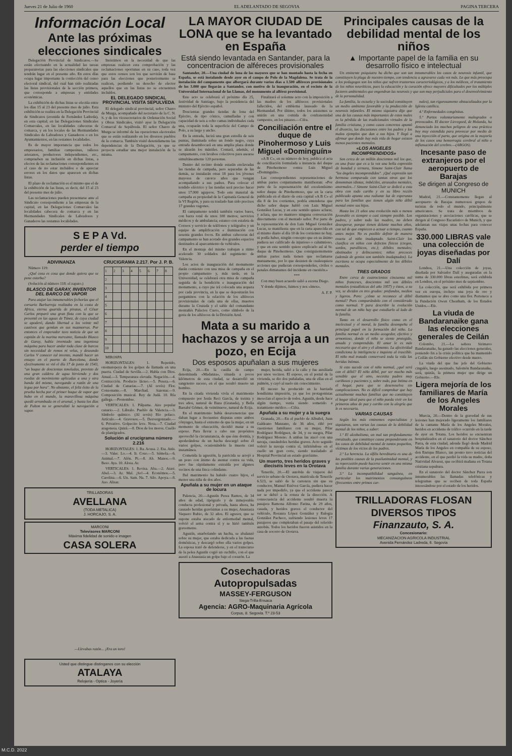Jueves 21 de Julio de 1960 EL ADELANTADO DE SEGOVIA PAGINA TERCERA
Información Local
Ante las próximas elecciones sindicales
Delegación Provincial de Sindicatos.—Se están efectuando en la actualidad las tareas preparatorias para las elecciones sindicales que tendrán lugar en el presente año. En estos días ocupa lugar importante la confección del censo electoral sindical, del cual han sido realizadas las listas provisionales de la sección primera, que corresponde a empresas y entidades económicas.
La exhibición de dichas listas se efectúa entre los días 15 al 23 del presente mes de julio. Esta exhibición se realiza en la Delegación Provincial de Sindicatos (avenida de Fernández Ladreda), en esta capital; en las Delegaciones Sindicales Comarcales, en las localidades cabeceras de comarca, y en los locales de las Hermandades Sindicales de Labradores y Ganaderos o en los Ayuntamientos, en las restantes localidades.
Es de mayor importancia que todos los empresarios, familias campesinas, talleres artesanos, productores independientes, etc., comprueben su inclusión en dichas listas, a efectos de las reclamaciones correspondientes en el caso de no estar incluídos o de apreciar errores en los datos que aparecen en dichas listas.
El plazo de reclamación es el mismo que el de la exhibición de las listas, es decir, del 15 al 23 del presente mes de julio.
Las reclamaciones pueden presentarse ante el Sindicato correspondiente a las empresas de la capital, en las Delegaciones Comarcales las localidades cabecera de comarca y en las Hermandades Sindicales de Labradores y Ganaderos las restantes localidades.
Insistimos en la necesidad de que las empresas realicen esta comprobación y las reclamaciones oportunas en su caso, toda vez que estos censos son los que servirán de base para las elecciones que posteriormente se realicen, perdiendo su derecho de elector aquellos que en las listas no se encuentren incluídos.
EL DELEGADO SINDICAL PROVINCIAL VISITA SEPULVEDA
El delegado sindical provincial, señor Charro de Murga, acompañado del secretario de la C. N. S. y de los vicesecretarios de Ordenación Social y Obras Sindicales, visitó ayer la Delegación Comarcal de Sepúlveda. El señor Charro de Murga se informó de las operaciones electorales que se están realizando en los diversos pueblos de la comarca. También visitó detenidamente las dependencias de la Delegación, ya que se proyecta estudiar una mejor instalación de la misma.
S E P A Vd.
perder el tiempo
ADIVINANZA
Número 119:
¿Qué cosa es cosa que donde quiera que se pone estorba?
(Solución al número 118: el zapato.)
BLASCO DE GARAY, INVENTOR DEL BARCO DE VAPOR
Para atajar las innumerables fechorías que el corsario Barbarroja realizaba en la costa de Africa, eterna guarida de piratas, el César Carlos preparó una gran flota con la que se presentó en las aguas de Túnez, de cuya ciudad se apoderó, dando libertad a los veinte mil cautivos que gemían en sus mazmorras. Por entonces el emperador tuvo noticia de que un capitán de la marina mercante, llamado Blasco de Garay, había inventado una ingeniosa máquina para hacer andar toda clase de barcos sin necesidad de remos ni velas, y deseando Carlos V conocer tal invento, mandó hacer un ensayo en el puerto de Barcelona, donde efectivamente se vió el día 17 de junio de 1543, "un buque de doscientas toneladas, provisto de una gran caldera de agua hirviendo y dos ruedas de movimiento aplicadas a una y otra banda del mismo, navegando a razón de una legua por hora". No obstante, el feliz éxito de la prueba hecha por el primer buque de vapor que hubo en el mundo, la maravillosa máquina quedó arrumbada en el arsenal, y hasta los días de Fulton no se generalizó la navegación a vapor.
CRUCIGRAMA 2.217. Por J. P. B.
| 1 | 2 | 3 | 4 | 5 | 6 | 7 | 8 |
| 2 | | | | | | | |
| 3 | | | | | | | |
| 4 | | | | | | | |
| 5 | | | | | | | |
| 6 | | | | | | | |
| 7 | | | | | | | |
| 8 | | | | | | | |
| 9 | | | | | | | |
| 10 | | | | | | | |
MIROSPA
HORIZONTALES: 1. Repetido, onomatopeya de los golpes de llamada en una puerta. Ciudad de Sevilla.—2. Habla con Dios. Anual.—3. Temperatura elevada. Negación.—4. Contracción. Producto lácteo.—5. Peseta.—6. Ciudad de Canarias.—7. (Al revés) Flor. Consonante.—8. Marchad. Sazonar.—9. Composición musical. Rey de Judá. 10. Ría gallega.—Pronombre.
VERTICALES: 1. Pálpame. Aire popular canario.—2. Lábralo. Pueblo de Valencia.—3. Símbolo químico. (Al revés) Río polaco. Artículo.—4. Gravosos.—5. Desvergonzado.—6. Privativo. Golpecito leve. Nota.—7. Ciudad aragonesa. Quizá.—8. Dios de los moros. Cuello de plantígrados.
Solución al crucigrama número 2.216
HORIZONTALES: 1. Ra. Acusa. 2. Eta. Anís.—3. Valer. Lo.—4. Ir. Coso.—5. Sémola.—6. Animal.—7. Alón. Pi.—8. Ab. Manos.—9. Beso. Aya. 10. Alosa. Ar.
VERTICALES: 1. Revisa. Aba.—2. Atarė. Abel.—3. Ar. Mal. ¡So!—4. Económos.—5. Carolina.—6. Un. Sam. Na. 7. Silo. Apoya.—8. Aso. Alisar.
TRILLADORAS
AVELLANA
(TODA METALICA)
J. HORCAJO, S. A.
MARCONI
Televisores MARCONI
Máxima fidelidad de sonido e imagen
CASA SOLERA
—Llevabas razón... ¡Era un toro!
Usted que distingue distínganos con su elección
ATALAYA
Relojería - Optica - Joyería
LA MAYOR CIUDAD DE LONA que se ha levantado en España
Está siendo levantada en Santander, para la concentracion de alféreces provisionales
Santander, 20.—Una ciudad de lona de las mayores que se han montado hasta la fecha en España, se está instalando desde ayer en el campo de Polo de la Magdalena. Se trata de la instalación del campamento que albergará durante varios días a 1.500 alféreces provisionales de los 3.000 que llegarán a Santander, con motivo de la inauguración, en el recinto de la Universidad Internacional de las Llamas, del monumento al alférez provisional.
Este acto se celebrará el próximo día 25, festividad de Santiago, bajo la presidencia del ministro del Ejército español.
Doscientas grandes tiendas de lona del Ejército, de tipo cónico, camufladas y con capacidad de seis a ocho camas individuales cada una, ocuparán toda la superficie del Campo de Polo, a su largo y ancho.
En la entrada, lucirá una gran estrella de seis puntas, iluminada sobre un fondo negro, cuya entrada desembocará en una amplia plaza donde se alzarán los mástiles. Contará, además, el campamento, con lavabos colectivos para asearse simultáneamente 120 personas.
Dentro del recinto donde estarán enclavadas las tiendas de campaña, pero separadas de las demás, se instalarán otras 18 para los jóvenes mayores de catorce años que vengan acompañando a sus padres. Para colocar el tendido eléctrico y las tiendas será preciso hacer unos 17.000 agujeros. Todo este material de campaña es propiedad de la Capitanía General de la VI Región, y para su traslado han sido precisos 17 grandes vagones.
El campamento tendrá también varios bares, con barra total de unos 100 metros; servicios médicos y de ambulancia; estanco con estafeta de Correos y servicio de teléfonos y telégrafos y un equipo de amplificación e iluminación con sesenta grandes focos. En ambas cabeceras del campamento se han acotado dos grandes espacios destinados al aparcamiento de vehículos.
En el montaje del mismo trabajan a ritmo acelerado 30 soldados del regimiento de Valencia.
Los actos de inauguración del monumento darán comienzo con una misa de campaña en el propio campamento y, más tarde, en la Universidad, se celebrará otra misa de campaña seguida de la bendición e inauguración del monumento, a cuyo pie irá colocada una arqueta por cada provincia, en la que se depositarán los pergaminos con la relación de los alféreces provisionales de cada una de ellas, muertos durante la Cruzada y el sable del comandante montañés Palacios Cueto, como símbolo de la gesta de los alféreces de la División Azul.
Finalizará el solemne acto con la imposición a las madres de los alféreces provisionales fallecidos, del emblema laureado de la Hermandad. Por último, todos los asistentes se unirán en una comida de confraternidad campestre, en los pinares.—Cifra.
Conciliación entre el duque de Pinohermoso y Luis Miguel «Dominguín»
«A B C», en su número de hoy, publica el acta de conciliación formulada a instancia del duque de Pinohermoso contra Luis Miguel «Dominguín».
Las correspondientes representaciones de ambas partes conjuntamente manifiestan: «Por parte de la representación del excelentísimo señor duque de Pinohermoso, que en la carta publicada en el diario de esta capital «A B C» el día 8 de los corrientes, podría entenderse que dicho señor duque habló con Luis Miguel González Lucas, y en este sentido quiere aclarar, y aclara, que no mantuvo ninguna conversación directamente con el mentado señor. Por parte de la representación de don Luis Miguel González Lucas, se manifiesta: que en la carta aparecida en el mismo diario el día 10 de los corrientes no hay, ni podía haber, ningún concepto que en su ánimo pudiera ser calificado de injurioso o calumnioso, y que en este sentido quiere explicarlo así al Sr. duque de Pinohermoso. Que consiguientemente ambas partes nada tienen que reclamarse mutuamente, por lo que desisten de cualesquiera acciones que pudieran corresponderles, civiles o penales dimanantes del incidente en cuestión.»
***
Con muy buen acuerdo salió a escena Diego.
Y donde dijimos, fuimos y nos «ímos».
A. F. P.
Mata a su marido a hachazos y se arroja a un pozo, en Ecija
Dos esposos apuñalan a sus mujeres
Ecija, 20.—En la casilla de campo denominada «Madanza», situada a pocos kilómetros de esta ciudad, se desarrolló un sangriento suceso, en el que resultó muerto un hombre.
En la citada vivienda vivía el matrimonio compuesto por Jesús Reci García, de treinta y tres años, natural de Baza (Granada), y Bella Barsabé Gómez, de veintinueve, natural de Ecija.
En el matrimonio había desavenencias que daban lugar a frecuentes disputas entre ambos cónyuges, hasta el extremo de que la mujer, en un momento de ofuscación, decidió matar a su esposo. Para llevar a cabo sus propósitos aprovechó la circunstancia, de que éste dormía, y apoderándose de un hacha descargó sobre él varios golpes, ocasionándole la muerte casi instantánea.
Cometida la agresión, la parricida se arrojó a un pozo con ánimo de atentar contra su vida, pero fue rápidamente extraída por algunos vecinos de una finca colindante.
Del matrimonio ha habido cuatro hijos, el menor una niña de dos años.
Apuñala a su mujer en un ataque de locura
Palencia, 20.—Agustín Perea Ramos, de 34 años de edad, tipógrafo y de inmejorable conducta profesional y privada, hasta ahora, ha causado heridas gravísimas a su mujer, Anastasia Vaquero Rubio, de 32 años. El agresor, que se supone estaba atacado de enfermedad mental, volvió el arma contra sí y se hirió también gravemente.
Agustín, enarbolando un hacha, se abalanzó sobre su mujer, que estaba dedicada a las faenas domésticas, y descargó sobre ella varios golpes. La esposa trató de defenderse, y en el transcurso de la pelea Agustín cogió un cuchillo, con el que asestó a Anastasia un golpe bajo el corazón. La
mujer, herida, salió a la calle y fue auxiliada por unos vecinos. El esposo, en el portal de la vivienda, se dio dos puñaladas, una de ellas en el pulmón, y cayó al suelo sin conocimiento.
El suceso ha producido en la barriada hondísima impresión, ya que los protagonistas merecían el aprecio de todos. Agustín, desde hace algún tiempo, venía siendo sometido a tratamiento médico.—Cifra.
Apuñala a su mujer y a la suegra
Granada, 20.—En el pueblo de Albuñol, Juan Galdeano Manzano, de 36 años, riñó por cuestiones familiares con su mujer, Pilar Rodríguez Rodríguez, de 34, y su suegra, Pilar Rodríguez Moreno. A ambas las atacó con una navaja, causándoles heridas graves. Acto seguido volvió la navaja contra sí, infiriéndose en el cuello un gran corte, siendo trasladado al Hospital Provincial en estado gravísimo.
Un muerto, tres heridos graves y dieciséis leves en la Orotava
Tenerife, 20.—El autobús de viajeros del servicio urbano de Orotava, matrícula de Tenerife 6.523, se salió de la carretera sin que su conductor, Manuel Estévez García, pudiera hacer nada por impedirlo, ya que el accidente parece ser se debió a la rotura de la dirección. A consecuencia del accidente resultó muerta la pasajera Ramona Alfonso Farina, de 29 años, casada, y heridos graves el conductor del vehículo, Rosaura López González y Eulogia González Pacheco, sufriendo lesiones leves 17 pasajeros que completaban el pasaje del referido autobús. Todos los heridos fueron asistidos en la casa de socorro de Orotava.
Cosechadoras Autopropulsadas
MASSEY-FERGUSON
Siega-Trilla-Ensaca
Agencia: AGRO-Maquinaria Agrícola
Corpus, 8. Segovia. T.º 23-53
Principales causas de la debilidad mental de los niños
▲ Importante papel de la familia en su desarrollo físico e intelectual
Un eminente psiquiatra ha dicho que son tan innumerables los casos de neurosis infantil, que constituyen la plaga de nuestro tiempo, con tendencia a agravarse cada vez más. Lo que más preocupa a los pedagogos son los niños que sufren trastornos caracteriológicos, y a los médicos, el tratamiento de los niños neuróticos, pues la educación y la curación ofrece mayores dificultades por los múltiples factores ambientales que engendran las neurosis y que son muy perjudiciales para el desenvolvimiento de la personalidad.
La familia, la escuela y la sociedad constituyen un medio ambiente favorable y la producción de neurosis infantiles. El mismo siquiatra dijo que una de las causas más importantes de estos males es la pérdida de las tradicionales virtudes de la familia cristiana, y como casos concretos apuntó el divorcio, las discusiones entre los padres y los malos ejemplos que dan a sus hijos. Y llegó a afirmar que donde hay más vida de hogar existen menos pacientes mentales.
«LOS ANGELES INCOMPRENDIDOS»
Son cerca de un millón doscientos mil los que, en una frase que es a la vez una bella expresión de bondad y ternura, Simone Saint-Clair llama "los ángeles incomprendidos". ¡Qué expresión tan hermosa comparada con tantas otras que los denominan idiotas, imbéciles, atrasados mentales, anormales...! Simone Saint-Clair se dedicó a esta obra con todo cariño y en su libro recién publicado apunta una radiante luz de esperanza para las familias que tienen algún niño débil mental entre sus hijos.
Hasta los 21 años una evolución más o menos favorable es siempre o casi siempre posible. Los padres, y sobre todo las madres, no deben desesperar, porque tienen delante muchos años, con tal de que empiecen a actuar a tiempo, cuanto antes mejor. No es posible definir de manera exacta al niño inadaptado. Saint-Clair los clasifica en niños con defectos físicos (ciegos, sordos, paralíticos, etc.); débiles mentales; obstinados y delincuentes; niños precoces (además de genios son también inadaptados). La escritora se ocupa especialmente de los débiles mentales.
TRES GRADOS
Entre cerca de cuatrocientos cincuenta mil niños franceses, doscientos mil son débiles mentales (estadísticas del año 1957) y éstos, a su vez, se dividen en tres grados: profundos, medios y ligeros. Pero: ¿cómo se reconoce al débil mental? Pues comparándolo con el considerado como normal. Y para describir la evolución normal de un niño hay que estudiarlo al lado de la familia.
Tanto en el desarrollo físico como en el intelectual y el moral, la familia desempeña el principal papel en la formación del niño. La familia normal es un medio acogedor, efectivo y armonioso, donde el niño se siente protegido, amado y comprendido. El amor le es más necesario que el aire y el alimento. La afectividad condiciona la inteligencia e inquieta al irascible. El niño mal tratado conservará toda la vida las heridas íntimas.
Si esto sucede con el niño normal, ¿qué será con el débil? El niño débil, por ser mucho más sensible que el otro, necesita padres muy cariñosos y pacientes y, sobre todo, paz íntima en el hogar, para que se desenvuelva sin complicaciones. No es difícil comprobar que hay actualmente muchas familias que no constituyen el hogar ideal para que el niño pueda vivir en los primeros años de paz y cariño con la alegría que le es necesaria.
VARIAS CAUSAS
Según los más eminentes especialistas y siquiatras, son varias las causas de la debilidad mental de los niños, a saber:
1.º El alcoholismo, un mal tan profundamente enraizado, que constituye causa preponderante en los casos de debilidad mental de tantos pequeños, víctimas de los vicios de los padres.
2.º La herencia. La sífilis hereditaria es una de las posibles causas de la pusilanimidad mental, y su repercusión puede hacerse sentir en una misma familia durante varias generaciones.
3.º La incompatibilidad sanguínea, en particular los matrimonios consanguíneos (frecuentes entre primos car-
nales), tan rigurosamente obstaculizados por la Iglesia católica.
4.º Enfermedades congénitas.
5.º Partos voluntariamente malogrados o provocados. El doctor Lievegoed, de Holanda, ha denunciado los muchos peligros de una práctica hoy muy extendida para provocar por medio de una inyección el parto, que origina en la mayoría de los casos una hemorragia cerebral al niño o inflamación del cerebro.—(ARGOS).
Incesante paso de extranjeros por el aeropuerto de Barajas
Se dirigen al Congreso de MUNICH
Madrid, 21.—Constantemente llegan al aeropuerto de Barajas numerosos grupos de turistas de todo el mundo, principalmente americanos. Se trata de miembros de organizaciones y asociaciones católicas, que se dirigen al Congreso Eucarístico de Munich, y que adelantan sus viajes unas fechas para conocer España.
330.000 LIBRAS vale una colección de joyas diseñadas por Dalí
Londres, 21.—Una colección de joyas, diseñada por Salvador Dalí y aseguradas en la suma de 330.000 libras esterlinas, será exhibida en Londres, en el próximo mes de septiembre.
La colección, que será exhibida por primera vez en europa, incluye una joya de oro y diamantes que se abre como una flor. Pertenece a la Fundación Owen Cheatham, de los Estados Unidos.—Efe.
La viuda de Bandaranaike gana las elecciones generales de Ceilán
Colombo, 21.—La señora Sirimavo Bandaranaike, ha ganado las elecciones generales, poniendo fin a la crisis política que ha mantenido a Ceilán sin Gobierno efectivo desde marzo.
La viuda del que fue jefe del Gobierno cingalés, luego asesinado, Salomón Bandaranaike, será, quizás, la primera mujer que dirige un Gobierno.—Efe.
Ligera mejoría de los familiares de María de los Angeles Morales
Murcia, 20.—Dentro de la gravedad de sus lesiones han mejorado ligeramente los familiares de la cantante María de los Angeles Morales, heridos en accidente de tráfico ocurrido en la tarde de ayer en Totana. Los heridos se encuentran hospitalizados en el sanatorio del doctor Sánchez Parra, de esta ciudad, adonde llegó desde Madrid María de los Angeles en compañía de su esposo, don Enrique Blanco, tan pronto tuvo noticias del accidente, en el que perdió la vida su madre, doña Natividad Alvarez, que recibirá mañana en Totana cristiana sepultura.
En el sanatorio del doctor Sánchez Parra son innumerables las llamadas telefónicas y telegramas que se reciben de toda España interesándose por el estado de los heridos.
TRILLADORAS FLOSAN
DIVERSOS TIPOS
Finanzauto, S. A.
Concesionario:
MECANIZACION AGRICOLA INDUSTRIAL
Avenida Fernández Ladreda, 6. Segovia
M.C.D. 2022